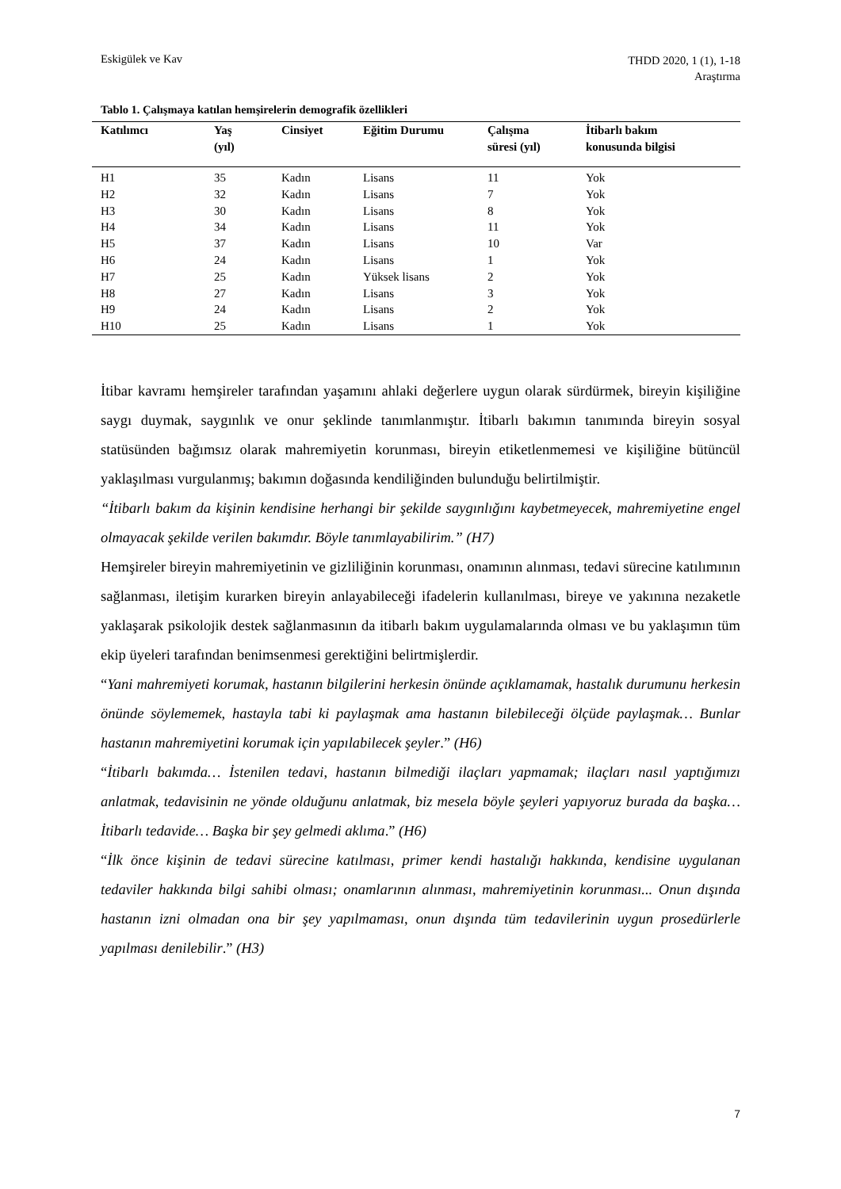Eskigülek ve Kav
THDD 2020, 1 (1), 1-18
Araştırma
Tablo 1. Çalışmaya katılan hemşirelerin demografik özellikleri
| Katılımcı | Yaş (yıl) | Cinsiyet | Eğitim Durumu | Çalışma süresi (yıl) | İtibarlı bakım konusunda bilgisi |
| --- | --- | --- | --- | --- | --- |
| H1 | 35 | Kadın | Lisans | 11 | Yok |
| H2 | 32 | Kadın | Lisans | 7 | Yok |
| H3 | 30 | Kadın | Lisans | 8 | Yok |
| H4 | 34 | Kadın | Lisans | 11 | Yok |
| H5 | 37 | Kadın | Lisans | 10 | Var |
| H6 | 24 | Kadın | Lisans | 1 | Yok |
| H7 | 25 | Kadın | Yüksek lisans | 2 | Yok |
| H8 | 27 | Kadın | Lisans | 3 | Yok |
| H9 | 24 | Kadın | Lisans | 2 | Yok |
| H10 | 25 | Kadın | Lisans | 1 | Yok |
İtibar kavramı hemşireler tarafından yaşamını ahlaki değerlere uygun olarak sürdürmek, bireyin kişiliğine saygı duymak, saygınlık ve onur şeklinde tanımlanmıştır. İtibarlı bakımın tanımında bireyin sosyal statüsünden bağımsız olarak mahremiyetin korunması, bireyin etiketlenmemesi ve kişiliğine bütüncül yaklaşılması vurgulanmış; bakımın doğasında kendiliğinden bulunduğu belirtilmiştir.
“İtibarlı bakım da kişinin kendisine herhangi bir şekilde saygınlığını kaybetmeyecek, mahremiyetine engel olmayacak şekilde verilen bakımdır. Böyle tanımlayabilirim.” (H7)
Hemşireler bireyin mahremiyetinin ve gizliliğinin korunması, onamının alınması, tedavi sürecine katılımının sağlanması, iletişim kurarken bireyin anlayabileceği ifadelerin kullanılması, bireye ve yakınına nezaketle yaklaşarak psikolojik destek sağlanmasının da itibarlı bakım uygulamalarında olması ve bu yaklaşımın tüm ekip üyeleri tarafından benimsenmesi gerektiğini belirtmişlerdir.
“Yani mahremiyeti korumak, hastanın bilgilerini herkesin önünde açıklamamak, hastalık durumunu herkesin önünde söylememek, hastayla tabi ki paylaşmak ama hastanın bilebileceği ölçüde paylaşmak… Bunlar hastanın mahremiyetini korumak için yapılabilecek şeyler.” (H6)
“İtibarlı bakımda… İstenilen tedavi, hastanın bilmediği ilaçları yapmamak; ilaçları nasıl yaptığımızı anlatmak, tedavisinin ne yönde olduğunu anlatmak, biz mesela böyle şeyleri yapıyoruz burada da başka… İtibarlı tedavide… Başka bir şey gelmedi aklıma.” (H6)
“İlk önce kişinin de tedavi sürecine katılması, primer kendi hastalığı hakkında, kendisine uygulanan tedaviler hakkında bilgi sahibi olması; onamlarının alınması, mahremiyetinin korunması... Onun dışında hastanın izni olmadan ona bir şey yapılmaması, onun dışında tüm tedavilerinin uygun prosedürlerle yapılması denilebilir.” (H3)
7